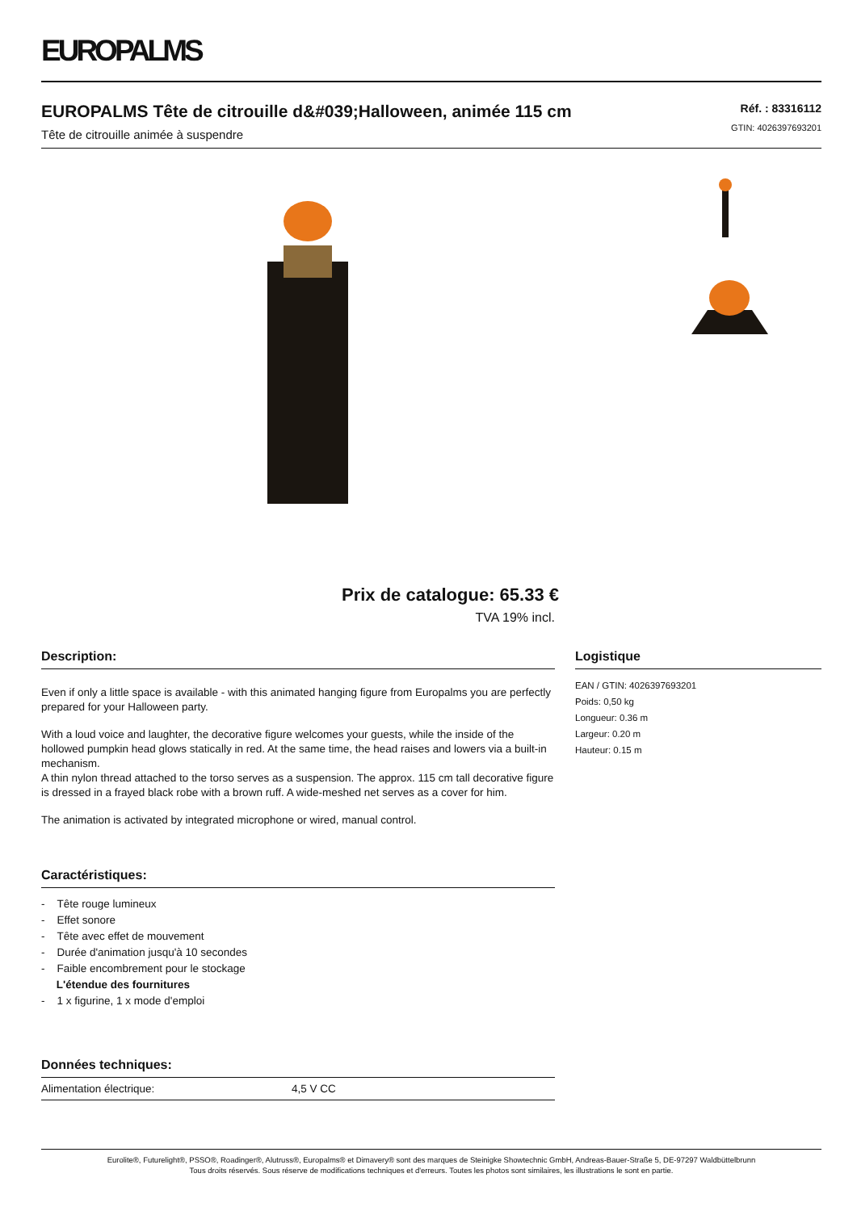EUROPALMS
EUROPALMS Tête de citrouille d&#039;Halloween, animée 115 cm
Tête de citrouille animée à suspendre
Réf. : 83316112
GTIN: 4026397693201
Prix de catalogue: 65.33 €
TVA 19% incl.
Description:
Even if only a little space is available - with this animated hanging figure from Europalms you are perfectly prepared for your Halloween party.
With a loud voice and laughter, the decorative figure welcomes your guests, while the inside of the hollowed pumpkin head glows statically in red. At the same time, the head raises and lowers via a built-in mechanism.
A thin nylon thread attached to the torso serves as a suspension. The approx. 115 cm tall decorative figure is dressed in a frayed black robe with a brown ruff. A wide-meshed net serves as a cover for him.
The animation is activated by integrated microphone or wired, manual control.
Caractéristiques:
- Tête rouge lumineux
- Effet sonore
- Tête avec effet de mouvement
- Durée d'animation jusqu'à 10 secondes
- Faible encombrement pour le stockage
L'étendue des fournitures
- 1 x figurine, 1 x mode d'emploi
Données techniques:
| Alimentation électrique: | 4,5 V CC |
Logistique
EAN / GTIN: 4026397693201
Poids: 0,50 kg
Longueur: 0.36 m
Largeur: 0.20 m
Hauteur: 0.15 m
Eurolite®, Futurelight®, PSSO®, Roadinger®, Alutruss®, Europalms® et Dimavery® sont des marques de Steinigke Showtechnic GmbH, Andreas-Bauer-Straße 5, DE-97297 Waldbüttelbrunn
Tous droits réservés. Sous réserve de modifications techniques et d'erreurs. Toutes les photos sont similaires, les illustrations le sont en partie.